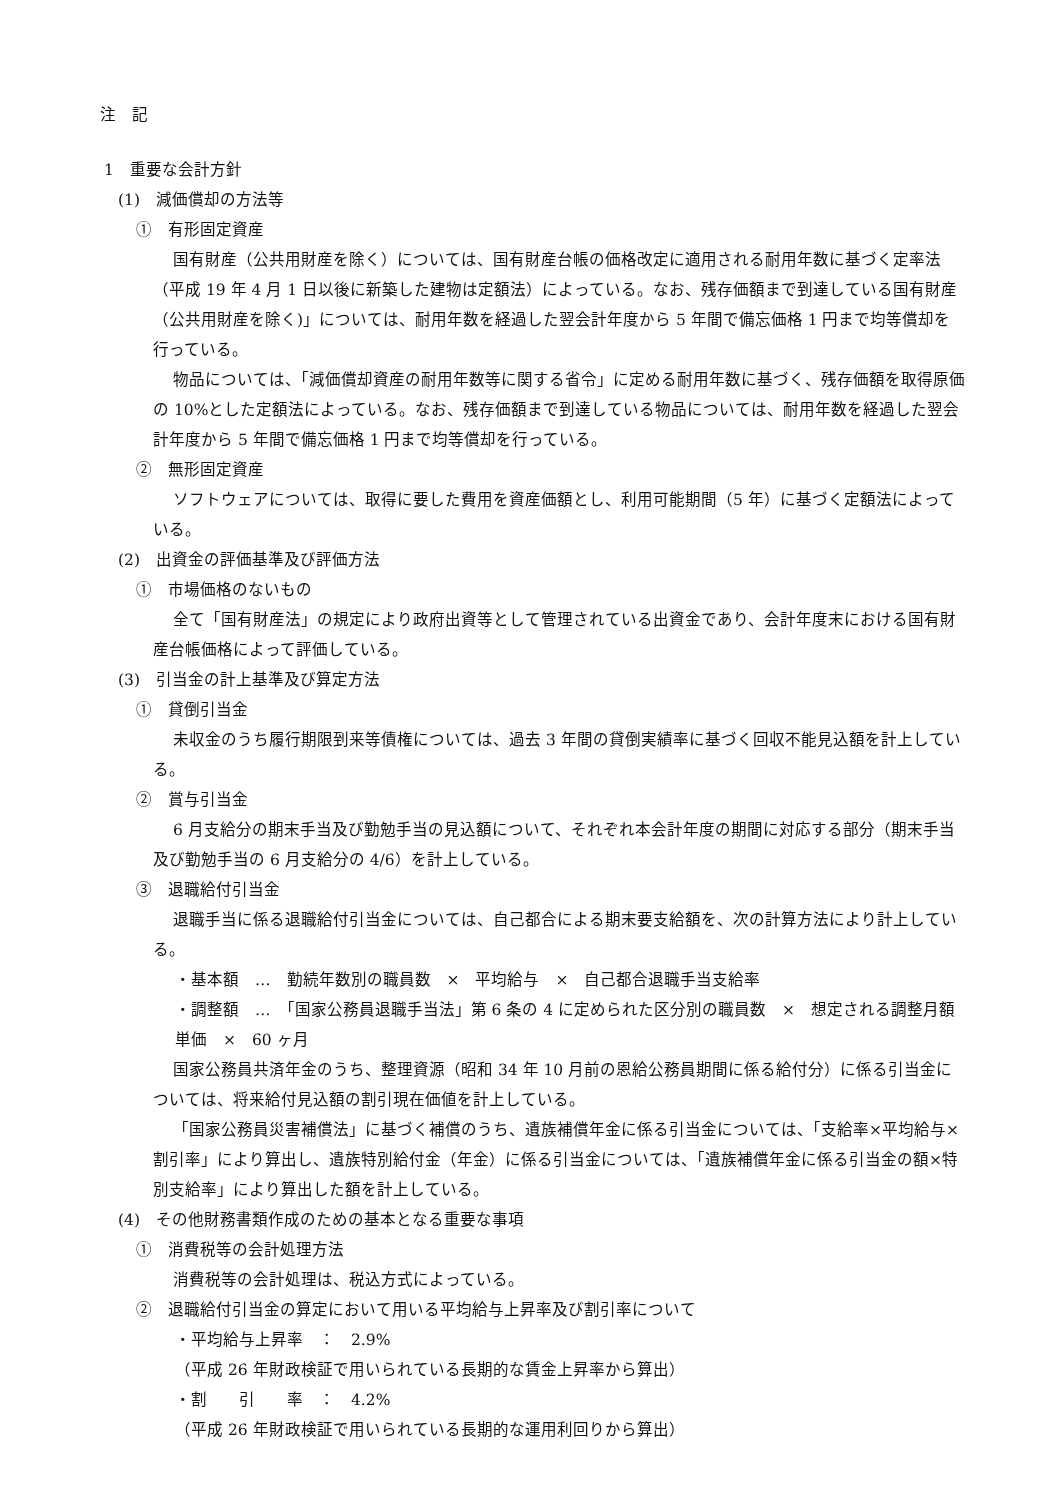注　記
1　重要な会計方針
(1)　減価償却の方法等
①　有形固定資産
国有財産（公共用財産を除く）については、国有財産台帳の価格改定に適用される耐用年数に基づく定率法（平成 19 年 4 月 1 日以後に新築した建物は定額法）によっている。なお、残存価額まで到達している国有財産（公共用財産を除く)」については、耐用年数を経過した翌会計年度から 5 年間で備忘価格 1 円まで均等償却を行っている。
物品については、「減価償却資産の耐用年数等に関する省令」に定める耐用年数に基づく、残存価額を取得原価の 10%とした定額法によっている。なお、残存価額まで到達している物品については、耐用年数を経過した翌会計年度から 5 年間で備忘価格 1 円まで均等償却を行っている。
②　無形固定資産
ソフトウェアについては、取得に要した費用を資産価額とし、利用可能期間（5 年）に基づく定額法によっている。
(2)　出資金の評価基準及び評価方法
①　市場価格のないもの
全て「国有財産法」の規定により政府出資等として管理されている出資金であり、会計年度末における国有財産台帳価格によって評価している。
(3)　引当金の計上基準及び算定方法
①　貸倒引当金
未収金のうち履行期限到来等債権については、過去 3 年間の貸倒実績率に基づく回収不能見込額を計上している。
②　賞与引当金
6 月支給分の期末手当及び勤勉手当の見込額について、それぞれ本会計年度の期間に対応する部分（期末手当及び勤勉手当の 6 月支給分の 4/6）を計上している。
③　退職給付引当金
退職手当に係る退職給付引当金については、自己都合による期末要支給額を、次の計算方法により計上している。
・基本額　…　勤続年数別の職員数　×　平均給与　×　自己都合退職手当支給率
・調整額　…　「国家公務員退職手当法」第 6 条の 4 に定められた区分別の職員数　×　想定される調整月額単価　×　60 ヶ月
国家公務員共済年金のうち、整理資源（昭和 34 年 10 月前の恩給公務員期間に係る給付分）に係る引当金については、将来給付見込額の割引現在価値を計上している。
「国家公務員災害補償法」に基づく補償のうち、遺族補償年金に係る引当金については、「支給率×平均給与×割引率」により算出し、遺族特別給付金（年金）に係る引当金については、「遺族補償年金に係る引当金の額×特別支給率」により算出した額を計上している。
(4)　その他財務書類作成のための基本となる重要な事項
①　消費税等の会計処理方法
消費税等の会計処理は、税込方式によっている。
②　退職給付引当金の算定において用いる平均給与上昇率及び割引率について
・平均給与上昇率　：　2.9%
（平成 26 年財政検証で用いられている長期的な賃金上昇率から算出）
・割　　引　　率　：　4.2%
（平成 26 年財政検証で用いられている長期的な運用利回りから算出）